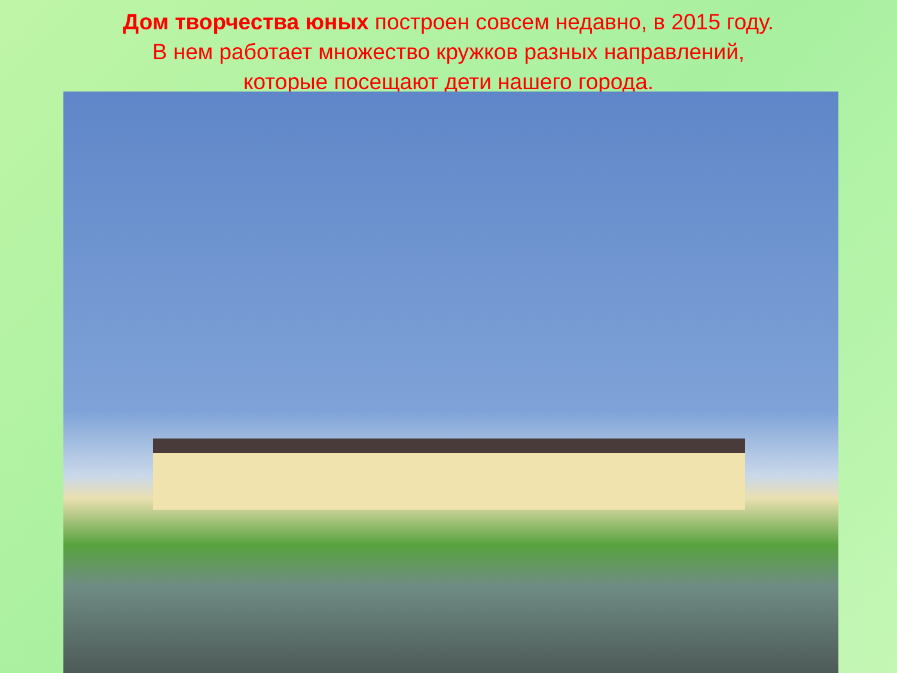Дом творчества юных построен совсем недавно, в 2015 году.
В нем работает множество кружков разных направлений,
которые посещают дети нашего города.